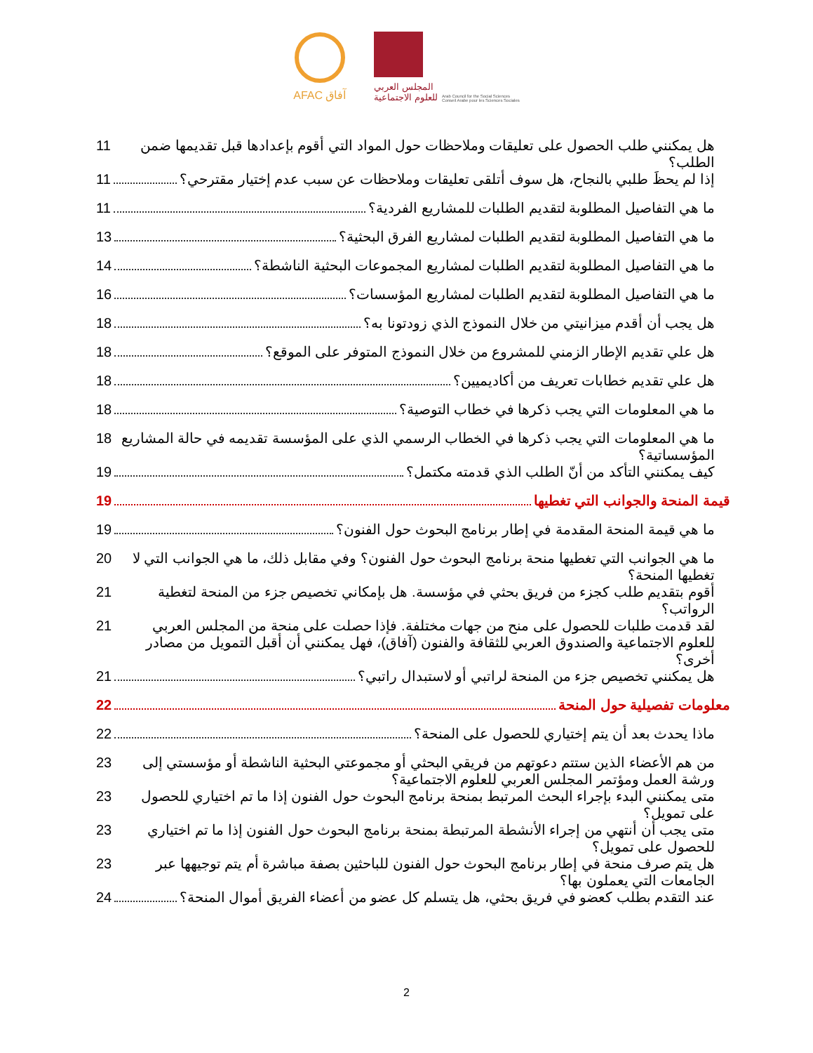AFAC آفاق
المجلس العربي
للعلوم الاجتماعية
Arab Council for the Social Sciences
Conseil Arabe pour les Sciences Sociales
هل يمكنني طلب الحصول على تعليقات وملاحظات حول المواد التي أقوم بإعدادها قبل تقديمها ضمن الطلب؟ 11
إذا لم يحظَ طلبي بالنجاح، هل سوف أتلقى تعليقات وملاحظات عن سبب عدم إختيار مقترحي؟ 11
ما هي التفاصيل المطلوبة لتقديم الطلبات للمشاريع الفردية؟ 11
ما هي التفاصيل المطلوبة لتقديم الطلبات لمشاريع الفرق البحثية؟ 13
ما هي التفاصيل المطلوبة لتقديم الطلبات لمشاريع المجموعات البحثية الناشطة؟ 14
ما هي التفاصيل المطلوبة لتقديم الطلبات لمشاريع المؤسسات؟ 16
هل يجب أن أقدم ميزانيتي من خلال النموذج الذي زودتونا به؟ 18
هل علي تقديم الإطار الزمني للمشروع من خلال النموذج المتوفر على الموقع؟ 18
هل علي تقديم خطابات تعريف من أكاديميين؟ 18
ما هي المعلومات التي يجب ذكرها في خطاب التوصية؟ 18
ما هي المعلومات التي يجب ذكرها في الخطاب الرسمي الذي على المؤسسة تقديمه في حالة المشاريع المؤسساتية؟ 18
كيف يمكنني التأكد من أنّ الطلب الذي قدمته مكتمل؟ 19
قيمة المنحة والجوانب التي تغطيها 19
ما هي قيمة المنحة المقدمة في إطار برنامج البحوث حول الفنون؟ 19
ما هي الجوانب التي تغطيها منحة برنامج البحوث حول الفنون؟ وفي مقابل ذلك، ما هي الجوانب التي لا تغطيها المنحة؟ 20
أقوم بتقديم طلب كجزء من فريق بحثي في مؤسسة. هل بإمكاني تخصيص جزء من المنحة لتغطية الرواتب؟ 21
لقد قدمت طلبات للحصول على منح من جهات مختلفة. فإذا حصلت على منحة من المجلس العربي للعلوم الاجتماعية والصندوق العربي للثقافة والفنون (آفاق)، فهل يمكنني أن أقبل التمويل من مصادر أخرى؟ 21
هل يمكنني تخصيص جزء من المنحة لراتبي أو لاستبدال راتبي؟ 21
معلومات تفصيلية حول المنحة 22
ماذا يحدث بعد أن يتم إختياري للحصول على المنحة؟ 22
من هم الأعضاء الذين ستتم دعوتهم من فريقي البحثي أو مجموعتي البحثية الناشطة أو مؤسستي إلى ورشة العمل ومؤتمر المجلس العربي للعلوم الاجتماعية؟ 23
متى يمكنني البدء بإجراء البحث المرتبط بمنحة برنامج البحوث حول الفنون إذا ما تم اختياري للحصول على تمويل؟ 23
متى يجب أن أنتهي من إجراء الأنشطة المرتبطة بمنحة برنامج البحوث حول الفنون إذا ما تم اختياري للحصول على تمويل؟ 23
هل يتم صرف منحة في إطار برنامج البحوث حول الفنون للباحثين بصفة مباشرة أم يتم توجيهها عبر الجامعات التي يعملون بها؟ 23
عند التقدم بطلب كعضو في فريق بحثي، هل يتسلم كل عضو من أعضاء الفريق أموال المنحة؟ 24
2